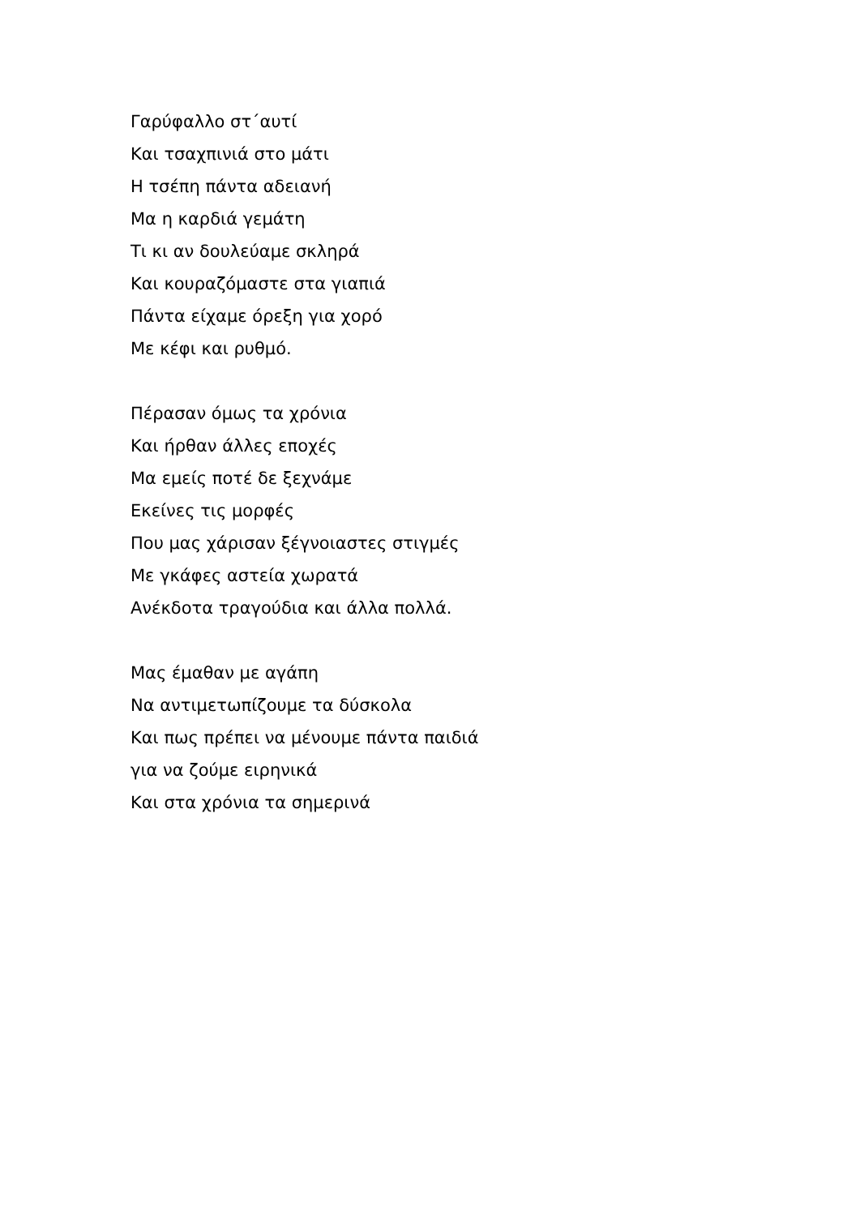Γαρύφαλλο στ΄αυτί
Και τσαχπινιά στο μάτι
Η τσέπη πάντα αδειανή
Μα η καρδιά γεμάτη
Τι κι αν δουλεύαμε σκληρά
Και κουραζόμαστε στα γιαπιά
Πάντα είχαμε όρεξη για χορό
Με κέφι και ρυθμό.
Πέρασαν όμως τα χρόνια
Και ήρθαν άλλες εποχές
Μα εμείς ποτέ δε ξεχνάμε
Εκείνες τις μορφές
Που μας χάρισαν ξέγνοιαστες στιγμές
Με γκάφες αστεία χωρατά
Ανέκδοτα τραγούδια και άλλα πολλά.
Μας έμαθαν με αγάπη
Να αντιμετωπίζουμε τα δύσκολα
Και πως πρέπει να μένουμε πάντα παιδιά
για να ζούμε ειρηνικά
Και στα χρόνια τα σημερινά